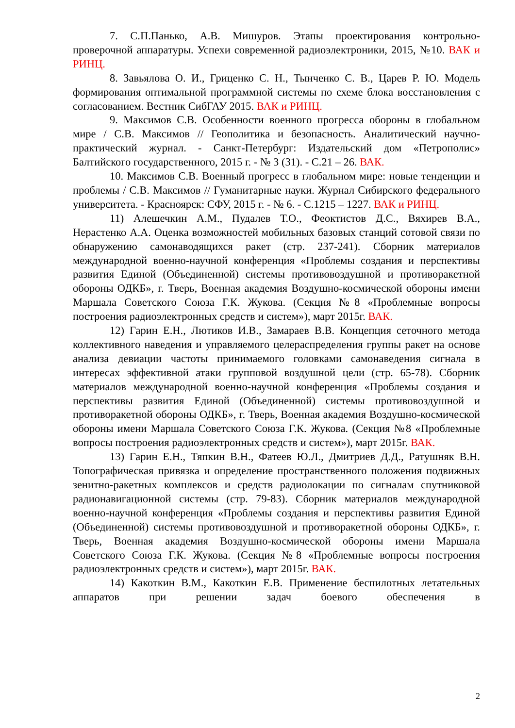7. С.П.Панько, А.В. Мишуров. Этапы проектирования контрольно-проверочной аппаратуры. Успехи современной радиоэлектроники, 2015, №10. ВАК и РИНЦ.
8. Завьялова О. И., Гриценко С. Н., Тынченко С. В., Царев Р. Ю. Модель формирования оптимальной программной системы по схеме блока восстановления с согласованием. Вестник СибГАУ 2015. ВАК и РИНЦ.
9. Максимов С.В. Особенности военного прогресса обороны в глобальном мире / С.В. Максимов // Геополитика и безопасность. Аналитический научно-практический журнал. - Санкт-Петербург: Издательский дом «Петрополис» Балтийского государственного, 2015 г. - № 3 (31). - С.21 – 26. ВАК.
10. Максимов С.В. Военный прогресс в глобальном мире: новые тенденции и проблемы / С.В. Максимов // Гуманитарные науки. Журнал Сибирского федерального университета. - Красноярск: СФУ, 2015 г. - № 6. - С.1215 – 1227. ВАК и РИНЦ.
11) Алешечкин А.М., Пудалев Т.О., Феоктистов Д.С., Вяхирев В.А., Нерастенко А.А. Оценка возможностей мобильных базовых станций сотовой связи по обнаружению самонаводящихся ракет (стр. 237-241). Сборник материалов международной военно-научной конференция «Проблемы создания и перспективы развития Единой (Объединенной) системы противовоздушной и противоракетной обороны ОДКБ», г. Тверь, Военная академия Воздушно-космической обороны имени Маршала Советского Союза Г.К. Жукова. (Секция №8 «Проблемные вопросы построения радиоэлектронных средств и систем»), март 2015г. ВАК.
12) Гарин Е.Н., Лютиков И.В., Замараев В.В. Концепция сеточного метода коллективного наведения и управляемого целераспределения группы ракет на основе анализа девиации частоты принимаемого головками самонаведения сигнала в интересах эффективной атаки групповой воздушной цели (стр. 65-78). Сборник материалов международной военно-научной конференция «Проблемы создания и перспективы развития Единой (Объединенной) системы противовоздушной и противоракетной обороны ОДКБ», г. Тверь, Военная академия Воздушно-космической обороны имени Маршала Советского Союза Г.К. Жукова. (Секция №8 «Проблемные вопросы построения радиоэлектронных средств и систем»), март 2015г. ВАК.
13) Гарин Е.Н., Тяпкин В.Н., Фатеев Ю.Л., Дмитриев Д.Д., Ратушняк В.Н. Топографическая привязка и определение пространственного положения подвижных зенитно-ракетных комплексов и средств радиолокации по сигналам спутниковой радионавигационной системы (стр. 79-83). Сборник материалов международной военно-научной конференция «Проблемы создания и перспективы развития Единой (Объединенной) системы противовоздушной и противоракетной обороны ОДКБ», г. Тверь, Военная академия Воздушно-космической обороны имени Маршала Советского Союза Г.К. Жукова. (Секция №8 «Проблемные вопросы построения радиоэлектронных средств и систем»), март 2015г. ВАК.
14) Какоткин В.М., Какоткин Е.В. Применение беспилотных летательных аппаратов при решении задач боевого обеспечения в
2